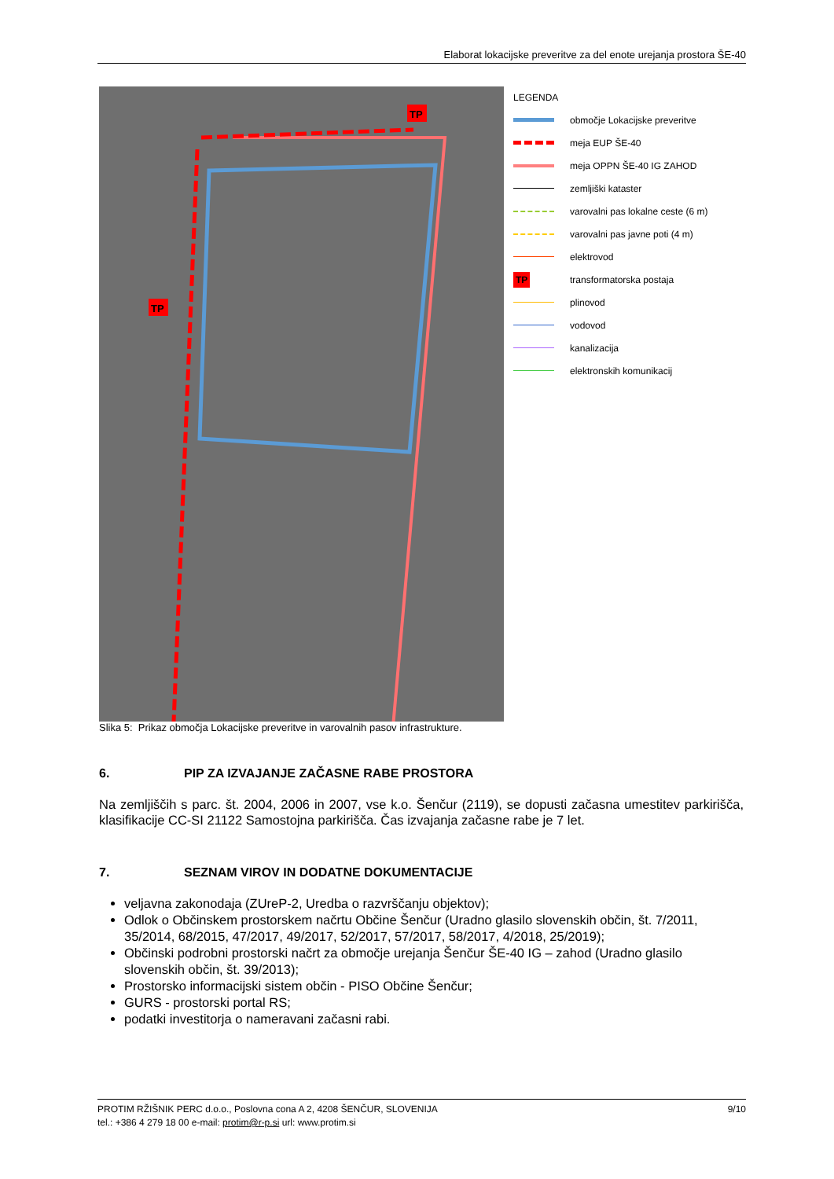Elaborat lokacijske preveritve za del enote urejanja prostora ŠE-40
TP
TP
LEGENDA
območje Lokacijske preveritve
meja EUP ŠE-40
meja OPPN ŠE-40 IG ZAHOD
zemljiški kataster
varovalni pas lokalne ceste (6 m)
varovalni pas javne poti (4 m)
elektrovod
TP transformatorska postaja
plinovod
vodovod
kanalizacija
elektronskih komunikacij
Slika 5: Prikaz območja Lokacijske preveritve in varovalnih pasov infrastrukture.
6. PIP ZA IZVAJANJE ZAČASNE RABE PROSTORA
Na zemljiščih s parc. št. 2004, 2006 in 2007, vse k.o. Šenčur (2119), se dopusti začasna umestitev parkirišča, klasifikacije CC-SI 21122 Samostojna parkirišča. Čas izvajanja začasne rabe je 7 let.
7. SEZNAM VIROV IN DODATNE DOKUMENTACIJE
veljavna zakonodaja (ZUreP-2, Uredba o razvrščanju objektov);
Odlok o Občinskem prostorskem načrtu Občine Šenčur (Uradno glasilo slovenskih občin, št. 7/2011, 35/2014, 68/2015, 47/2017, 49/2017, 52/2017, 57/2017, 58/2017, 4/2018, 25/2019);
Občinski podrobni prostorski načrt za območje urejanja Šenčur ŠE-40 IG – zahod (Uradno glasilo slovenskih občin, št. 39/2013);
Prostorsko informacijski sistem občin - PISO Občine Šenčur;
GURS - prostorski portal RS;
podatki investitorja o nameravani začasni rabi.
PROTIM RŽIŠNIK PERC d.o.o., Poslovna cona A 2, 4208 ŠENČUR, SLOVENIJA 9/10
tel.: +386 4 279 18 00 e-mail: protim@r-p.si url: www.protim.si